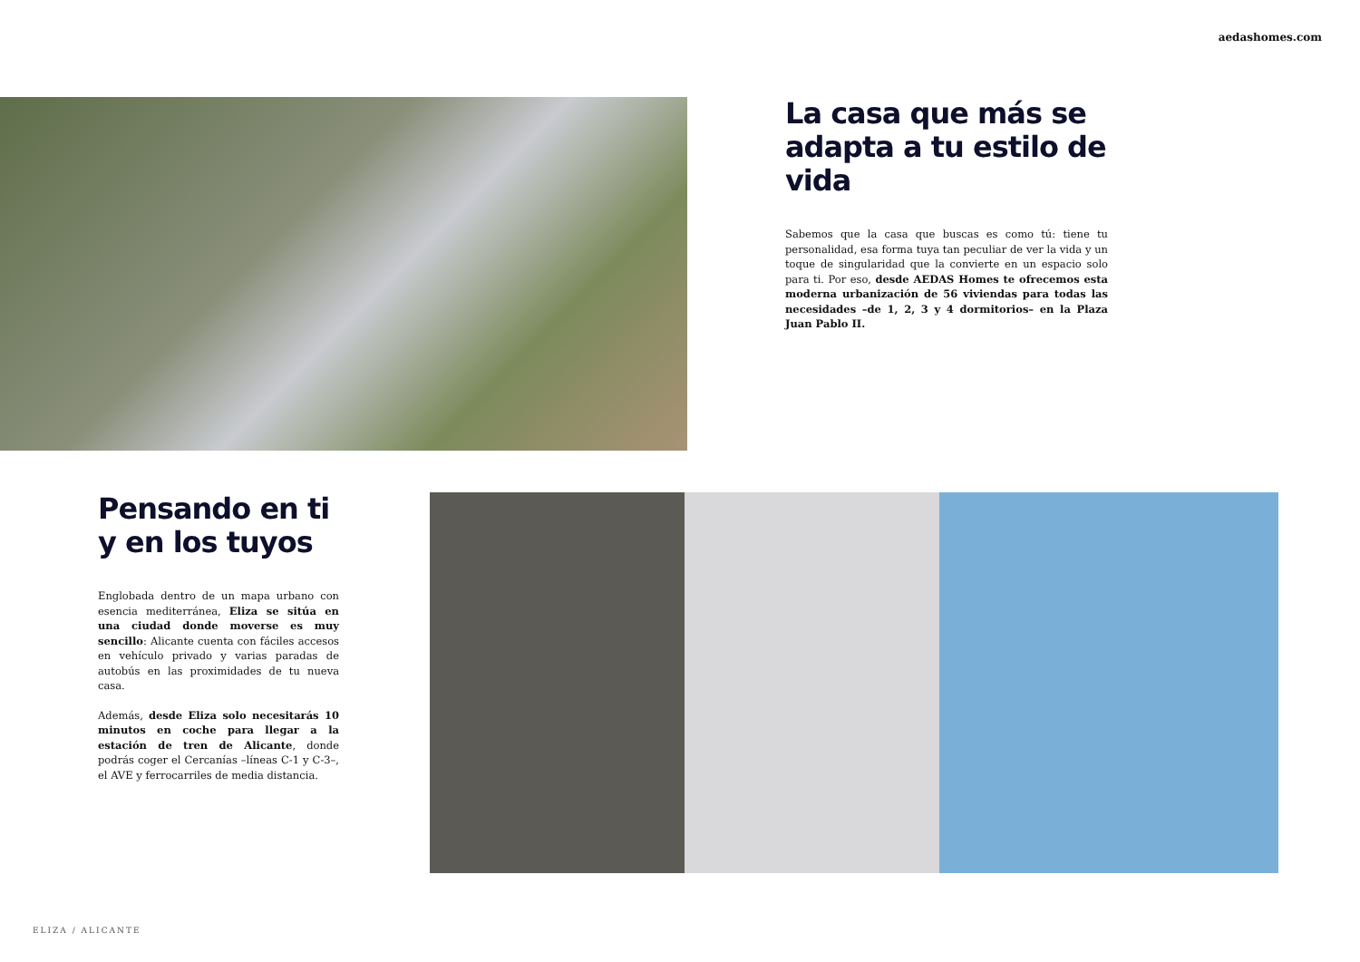aedashomes.com
La casa que más se adapta a tu estilo de vida
Sabemos que la casa que buscas es como tú: tiene tu personalidad, esa forma tuya tan peculiar de ver la vida y un toque de singularidad que la convierte en un espacio solo para ti. Por eso, desde AEDAS Homes te ofrecemos esta moderna urbanización de 56 viviendas para todas las necesidades –de 1, 2, 3 y 4 dormitorios– en la Plaza Juan Pablo II.
Pensando en ti y en los tuyos
Englobada dentro de un mapa urbano con esencia mediterránea, Eliza se sitúa en una ciudad donde moverse es muy sencillo: Alicante cuenta con fáciles accesos en vehículo privado y varias paradas de autobús en las proximidades de tu nueva casa.
Además, desde Eliza solo necesitarás 10 minutos en coche para llegar a la estación de tren de Alicante, donde podrás coger el Cercanías –líneas C-1 y C-3–, el AVE y ferrocarriles de media distancia.
ELIZA / ALICANTE